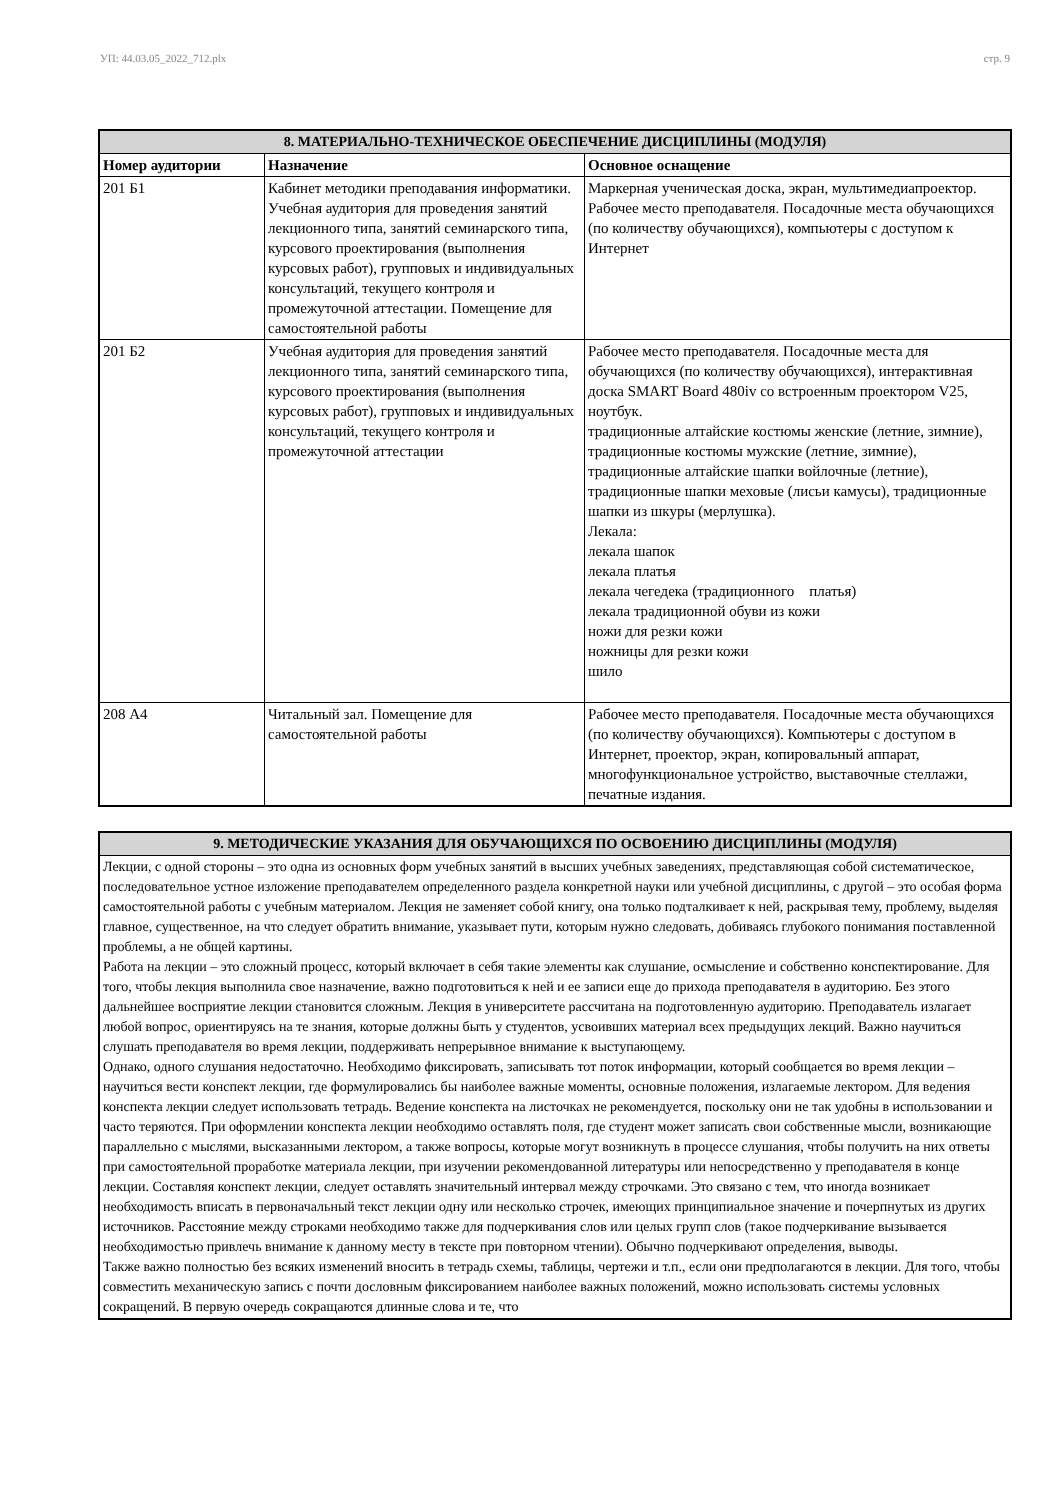УП: 44.03.05_2022_712.plx стр. 9
| 8. МАТЕРИАЛЬНО-ТЕХНИЧЕСКОЕ ОБЕСПЕЧЕНИЕ ДИСЦИПЛИНЫ (МОДУЛЯ) | | |
| --- | --- | --- |
| Номер аудитории | Назначение | Основное оснащение |
| 201 Б1 | Кабинет методики преподавания информатики. Учебная аудитория для проведения занятий лекционного типа, занятий семинарского типа, курсового проектирования (выполнения курсовых работ), групповых и индивидуальных консультаций, текущего контроля и промежуточной аттестации. Помещение для самостоятельной работы | Маркерная ученическая доска, экран, мультимедиапроектор. Рабочее место преподавателя. Посадочные места обучающихся (по количеству обучающихся), компьютеры с доступом к Интернет |
| 201 Б2 | Учебная аудитория для проведения занятий лекционного типа, занятий семинарского типа, курсового проектирования (выполнения курсовых работ), групповых и индивидуальных консультаций, текущего контроля и промежуточной аттестации | Рабочее место преподавателя. Посадочные места для обучающихся (по количеству обучающихся), интерактивная доска SMART Board 480iv со встроенным проектором V25, ноутбук. традиционные алтайские костюмы женские (летние, зимние), традиционные костюмы мужские (летние, зимние), традиционные алтайские шапки войлочные (летние), традиционные шапки меховые (лисьи камусы), традиционные шапки из шкуры (мерлушка). Лекала: лекала шапок лекала платья лекала чегедека (традиционного платья) лекала традиционной обуви из кожи ножи для резки кожи ножницы для резки кожи шило |
| 208 А4 | Читальный зал. Помещение для самостоятельной работы | Рабочее место преподавателя. Посадочные места обучающихся (по количеству обучающихся). Компьютеры с доступом в Интернет, проектор, экран, копировальный аппарат, многофункциональное устройство, выставочные стеллажи, печатные издания. |
| 9. МЕТОДИЧЕСКИЕ УКАЗАНИЯ ДЛЯ ОБУЧАЮЩИХСЯ ПО ОСВОЕНИЮ ДИСЦИПЛИНЫ (МОДУЛЯ) |
| --- |
| Лекции, с одной стороны – это одна из основных форм учебных занятий в высших учебных заведениях, представляющая собой систематическое, последовательное устное изложение преподавателем определенного раздела конкретной науки или учебной дисциплины, с другой – это особая форма самостоятельной работы с учебным материалом. Лекция не заменяет собой книгу, она только подталкивает к ней, раскрывая тему, проблему, выделяя главное, существенное, на что следует обратить внимание, указывает пути, которым нужно следовать, добиваясь глубокого понимания поставленной проблемы, а не общей картины. Работа на лекции – это сложный процесс, который включает в себя такие элементы как слушание, осмысление и собственно конспектирование. Для того, чтобы лекция выполнила свое назначение, важно подготовиться к ней и ее записи еще до прихода преподавателя в аудиторию. Без этого дальнейшее восприятие лекции становится сложным. Лекция в университете рассчитана на подготовленную аудиторию. Преподаватель излагает любой вопрос, ориентируясь на те знания, которые должны быть у студентов, усвоивших материал всех предыдущих лекций. Важно научиться слушать преподавателя во время лекции, поддерживать непрерывное внимание к выступающему. Однако, одного слушания недостаточно. Необходимо фиксировать, записывать тот поток информации, который сообщается во время лекции – научиться вести конспект лекции, где формулировались бы наиболее важные моменты, основные положения, излагаемые лектором. Для ведения конспекта лекции следует использовать тетрадь. Ведение конспекта на листочках не рекомендуется, поскольку они не так удобны в использовании и часто теряются. При оформлении конспекта лекции необходимо оставлять поля, где студент может записать свои собственные мысли, возникающие параллельно с мыслями, высказанными лектором, а также вопросы, которые могут возникнуть в процессе слушания, чтобы получить на них ответы при самостоятельной проработке материала лекции, при изучении рекомендованной литературы или непосредственно у преподавателя в конце лекции. Составляя конспект лекции, следует оставлять значительный интервал между строчками. Это связано с тем, что иногда возникает необходимость вписать в первоначальный текст лекции одну или несколько строчек, имеющих принципиальное значение и почерпнутых из других источников. Расстояние между строками необходимо также для подчеркивания слов или целых групп слов (такое подчеркивание вызывается необходимостью привлечь внимание к данному месту в тексте при повторном чтении). Обычно подчеркивают определения, выводы. Также важно полностью без всяких изменений вносить в тетрадь схемы, таблицы, чертежи и т.п., если они предполагаются в лекции. Для того, чтобы совместить механическую запись с почти дословным фиксированием наиболее важных положений, можно использовать системы условных сокращений. В первую очередь сокращаются длинные слова и те, что |